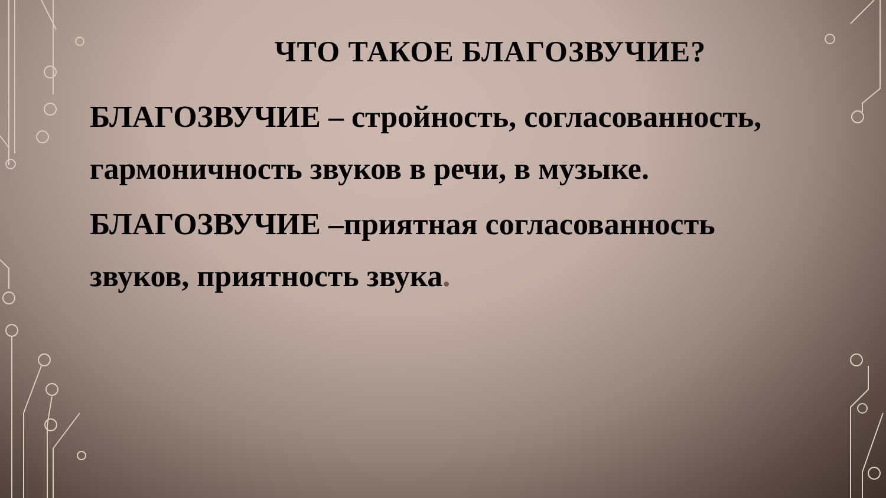ЧТО ТАКОЕ БЛАГОЗВУЧИЕ?
БЛАГОЗВУЧИЕ – стройность, согласованность, гармоничность звуков в речи, в музыке.
БЛАГОЗВУЧИЕ –приятная согласованность звуков, приятность звука.